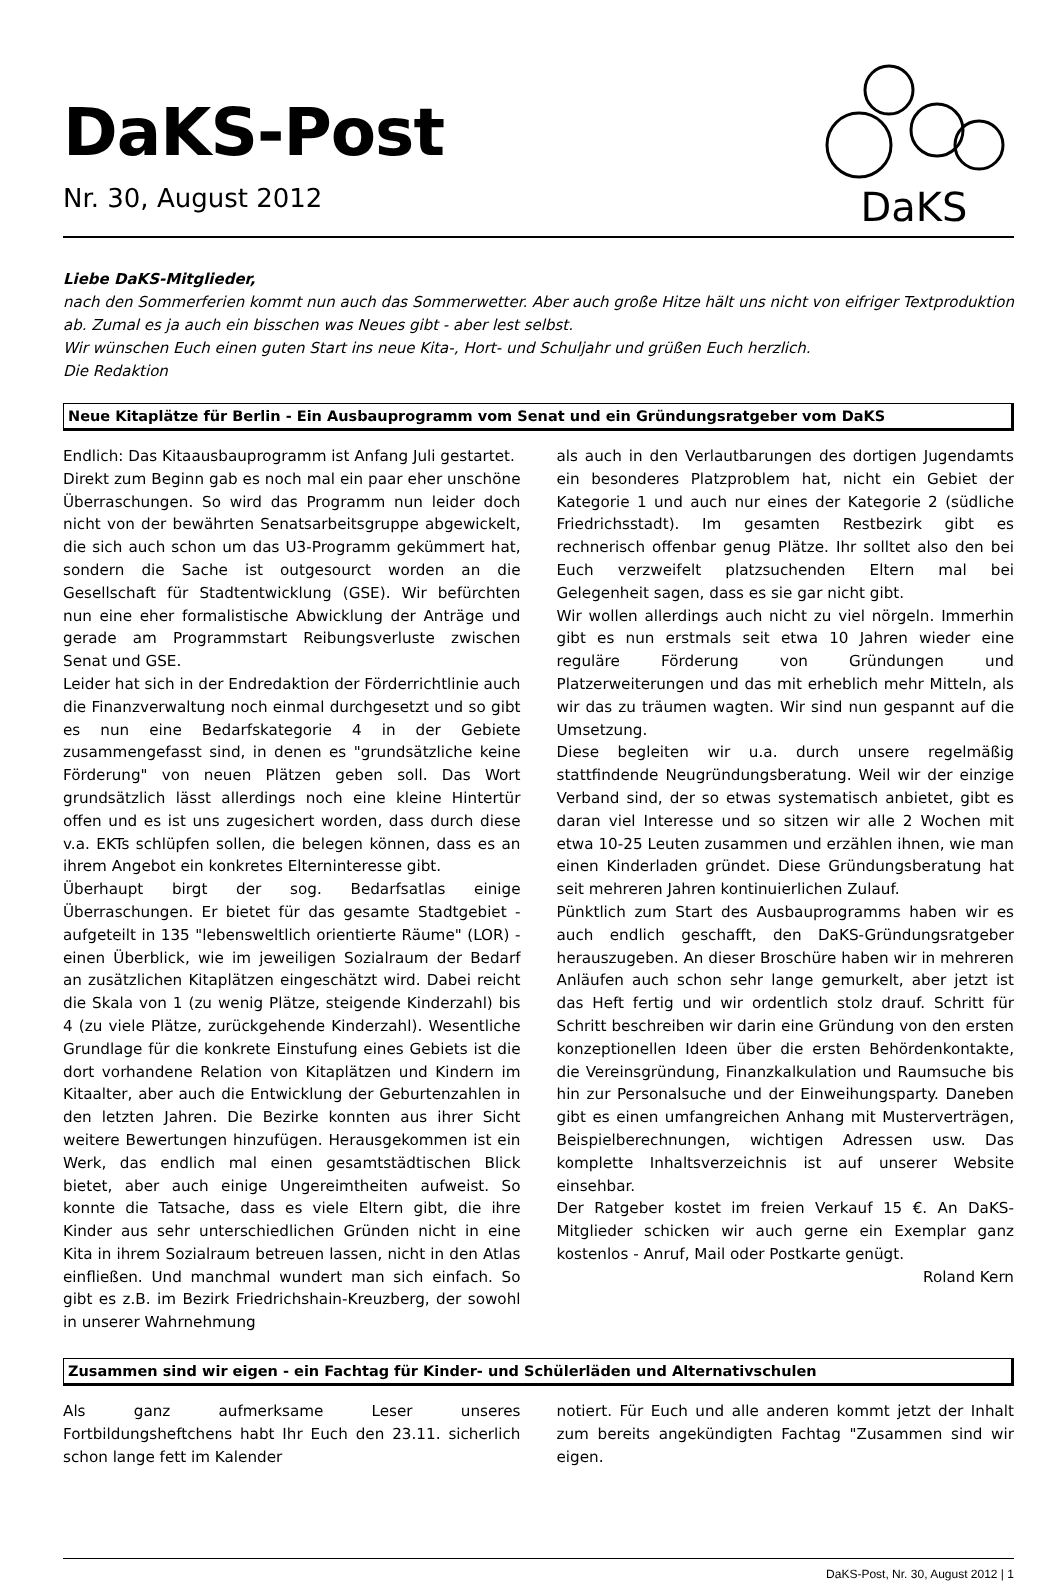DaKS-Post
Nr. 30, August 2012
DaKS
Liebe DaKS-Mitglieder,
nach den Sommerferien kommt nun auch das Sommerwetter. Aber auch große Hitze hält uns nicht von eifriger Textproduktion ab. Zumal es ja auch ein bisschen was Neues gibt - aber lest selbst.
Wir wünschen Euch einen guten Start ins neue Kita-, Hort- und Schuljahr und grüßen Euch herzlich.
Die Redaktion
Neue Kitaplätze für Berlin - Ein Ausbauprogramm vom Senat und ein Gründungsratgeber vom DaKS
Endlich: Das Kitaausbauprogramm ist Anfang Juli gestartet.
Direkt zum Beginn gab es noch mal ein paar eher unschöne Überraschungen. So wird das Programm nun leider doch nicht von der bewährten Senatsarbeitsgruppe abgewickelt, die sich auch schon um das U3-Programm gekümmert hat, sondern die Sache ist outgesourct worden an die Gesellschaft für Stadtent­wicklung (GSE). Wir befürchten nun eine eher formalistische Abwicklung der Anträge und gerade am Programmstart Reibungsverluste zwischen Senat und GSE.
Leider hat sich in der Endredaktion der Förderrichtlinie auch die Finanzverwaltung noch einmal durchgesetzt und so gibt es nun eine Bedarfskategorie 4 in der Gebiete zusammengefasst sind, in denen es "grundsätzliche keine Förderung" von neuen Plätzen geben soll. Das Wort grundsätzlich lässt allerdings noch eine kleine Hintertür offen und es ist uns zugesichert worden, dass durch diese v.a. EKTs schlüpfen sollen, die belegen können, dass es an ihrem Angebot ein konkretes Elterninteresse gibt.
Überhaupt birgt der sog. Bedarfsatlas einige Überraschungen. Er bietet für das gesamte Stadtgebiet - aufgeteilt in 135 "lebensweltlich orientierte Räume" (LOR) - einen Überblick, wie im jeweiligen Sozialraum der Bedarf an zusätzlichen Kitaplätzen eingeschätzt wird. Dabei reicht die Skala von 1 (zu wenig Plätze, steigende Kinderzahl) bis 4 (zu viele Plätze, zurückgehende Kinderzahl). Wesentliche Grundlage für die konkrete Einstufung eines Gebiets ist die dort vorhandene Relation von Kitaplätzen und Kindern im Kitaalter, aber auch die Entwicklung der Geburtenzahlen in den letzten Jahren. Die Bezirke konnten aus ihrer Sicht weitere Bewertungen hinzufügen. Herausgekommen ist ein Werk, das endlich mal einen gesamtstädtischen Blick bietet, aber auch einige Ungereimtheiten aufweist. So konnte die Tatsache, dass es viele Eltern gibt, die ihre Kinder aus sehr unterschiedlichen Gründen nicht in eine Kita in ihrem Sozialraum betreuen lassen, nicht in den Atlas einfließen. Und manchmal wundert man sich einfach. So gibt es z.B. im Bezirk Friedrichshain-Kreuzberg, der sowohl in unserer Wahrnehmung
als auch in den Verlautbarungen des dortigen Jugendamts ein besonderes Platzproblem hat, nicht ein Gebiet der Kategorie 1 und auch nur eines der Kategorie 2 (südliche Friedrichsstadt). Im gesamten Restbezirk gibt es rechnerisch offenbar genug Plätze. Ihr solltet also den bei Euch verzweifelt platzsuchenden Eltern mal bei Gelegenheit sagen, dass es sie gar nicht gibt.
Wir wollen allerdings auch nicht zu viel nörgeln. Immerhin gibt es nun erstmals seit etwa 10 Jahren wieder eine reguläre Förderung von Gründungen und Platzerweiterungen und das mit erheblich mehr Mitteln, als wir das zu träumen wagten. Wir sind nun gespannt auf die Umsetzung.
Diese begleiten wir u.a. durch unsere regelmäßig stattfindende Neugründungsberatung. Weil wir der einzige Verband sind, der so etwas systematisch anbietet, gibt es daran viel Interesse und so sitzen wir alle 2 Wochen mit etwa 10-25 Leuten zusammen und erzählen ihnen, wie man einen Kinderladen gründet. Diese Gründungsberatung hat seit mehreren Jahren kontinuierlichen Zulauf.
Pünktlich zum Start des Ausbauprogramms haben wir es auch endlich geschafft, den DaKS-Gründungsratgeber herauszu­geben. An dieser Broschüre haben wir in mehreren Anläufen auch schon sehr lange gemurkelt, aber jetzt ist das Heft fertig und wir ordentlich stolz drauf. Schritt für Schritt beschreiben wir darin eine Gründung von den ersten konzeptionellen Ideen über die ersten Behördenkontakte, die Vereinsgründung, Finanzkalkulation und Raumsuche bis hin zur Personalsuche und der Einweihungsparty. Daneben gibt es einen umfangreichen Anhang mit Musterverträgen, Beispielberechnungen, wichtigen Adressen usw. Das komplette Inhaltsverzeichnis ist auf unserer Website einsehbar.
Der Ratgeber kostet im freien Verkauf 15 €. An DaKS-Mitglieder schicken wir auch gerne ein Exemplar ganz kostenlos - Anruf, Mail oder Postkarte genügt.
Roland Kern
Zusammen sind wir eigen - ein Fachtag für Kinder- und Schülerläden und Alternativschulen
Als ganz aufmerksame Leser unseres Fortbildungsheftchens habt Ihr Euch den 23.11. sicherlich schon lange fett im Kalender
notiert. Für Euch und alle anderen kommt jetzt der Inhalt zum bereits angekündigten Fachtag "Zusammen sind wir eigen.
DaKS-Post, Nr. 30, August 2012 | 1